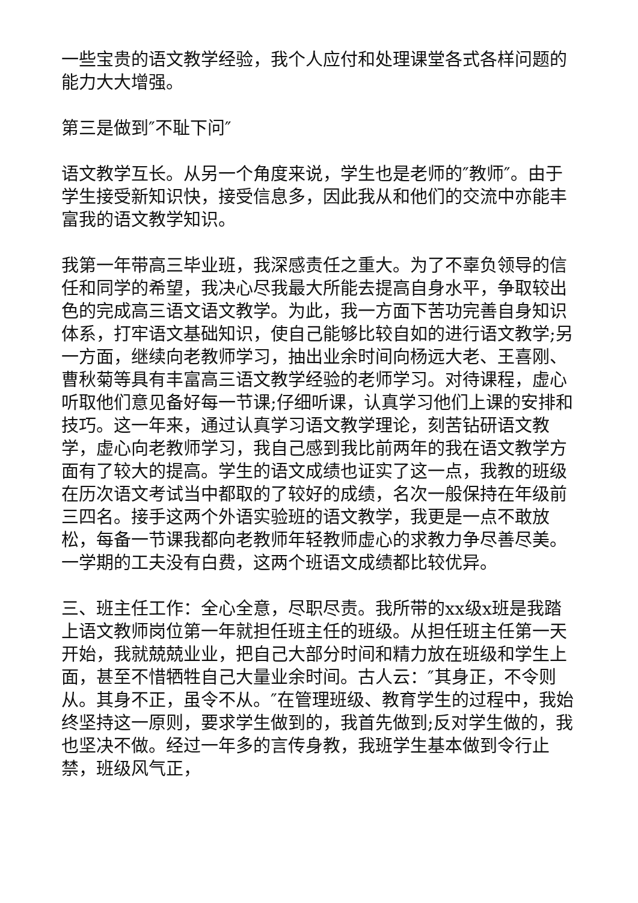一些宝贵的语文教学经验，我个人应付和处理课堂各式各样问题的能力大大增强。
第三是做到″不耻下问″
语文教学互长。从另一个角度来说，学生也是老师的″教师″。由于学生接受新知识快，接受信息多，因此我从和他们的交流中亦能丰富我的语文教学知识。
我第一年带高三毕业班，我深感责任之重大。为了不辜负领导的信任和同学的希望，我决心尽我最大所能去提高自身水平，争取较出色的完成高三语文语文教学。为此，我一方面下苦功完善自身知识体系，打牢语文基础知识，使自己能够比较自如的进行语文教学;另一方面，继续向老教师学习，抽出业余时间向杨远大老、王喜刚、曹秋菊等具有丰富高三语文教学经验的老师学习。对待课程，虚心听取他们意见备好每一节课;仔细听课，认真学习他们上课的安排和技巧。这一年来，通过认真学习语文教学理论，刻苦钻研语文教学，虚心向老教师学习，我自己感到我比前两年的我在语文教学方面有了较大的提高。学生的语文成绩也证实了这一点，我教的班级在历次语文考试当中都取的了较好的成绩，名次一般保持在年级前三四名。接手这两个外语实验班的语文教学，我更是一点不敢放松，每备一节课我都向老教师年轻教师虚心的求教力争尽善尽美。一学期的工夫没有白费，这两个班语文成绩都比较优异。
三、班主任工作：全心全意，尽职尽责。我所带的xx级x班是我踏上语文教师岗位第一年就担任班主任的班级。从担任班主任第一天开始，我就兢兢业业，把自己大部分时间和精力放在班级和学生上面，甚至不惜牺牲自己大量业余时间。古人云：″其身正，不令则从。其身不正，虽令不从。″在管理班级、教育学生的过程中，我始终坚持这一原则，要求学生做到的，我首先做到;反对学生做的，我也坚决不做。经过一年多的言传身教，我班学生基本做到令行止禁，班级风气正，